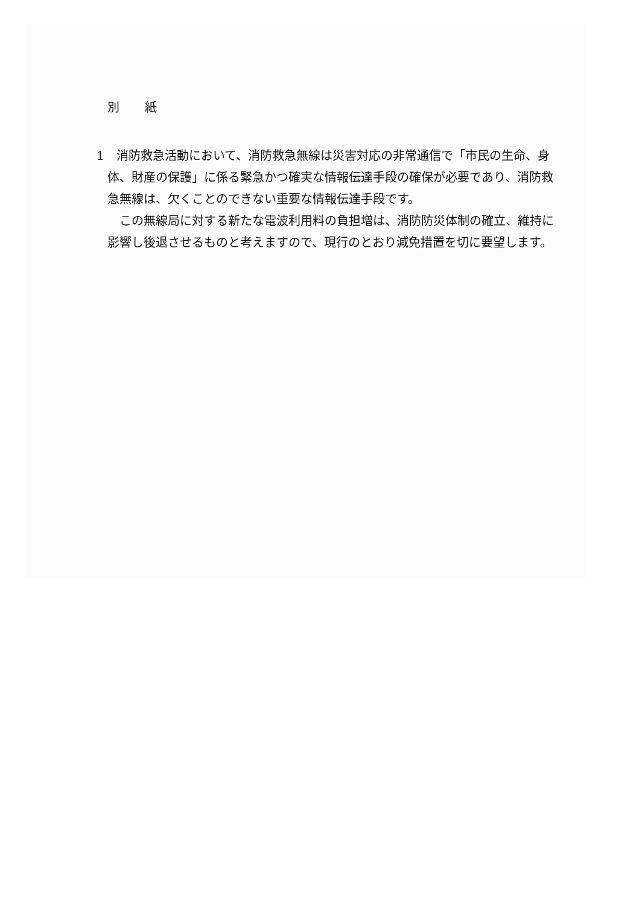別 紙
1　消防救急活動において、消防救急無線は災害対応の非常通信で「市民の生命、身体、財産の保護」に係る緊急かつ確実な情報伝達手段の確保が必要であり、消防救急無線は、欠くことのできない重要な情報伝達手段です。
この無線局に対する新たな電波利用料の負担増は、消防防災体制の確立、維持に影響し後退させるものと考えますので、現行のとおり減免措置を切に要望します。